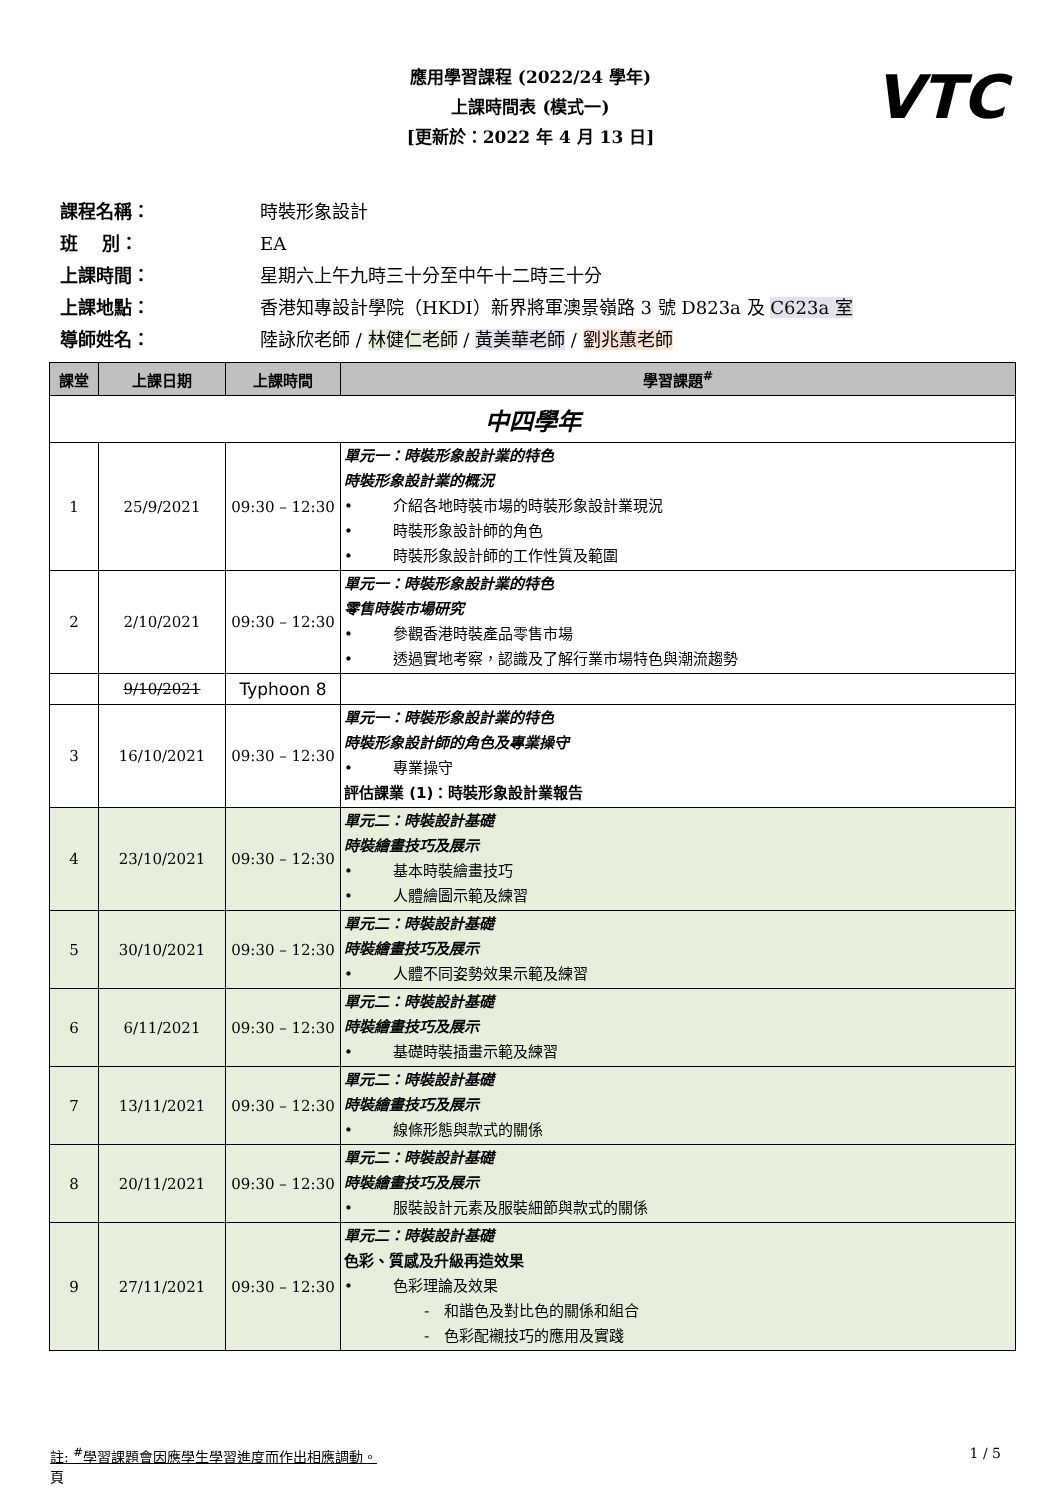VTC
應用學習課程 (2022/24 學年)
上課時間表 (模式一)
[更新於：2022 年 4 月 13 日]
課程名稱： 時裝形象設計
班　 別： EA
上課時間： 星期六上午九時三十分至中午十二時三十分
上課地點： 香港知專設計學院（HKDI）新界將軍澳景嶺路 3 號 D823a 及 C623a 室
導師姓名： 陸詠欣老師 / 林健仁老師 / 黃美華老師 / 劉兆蕙老師
| 課堂 | 上課日期 | 上課時間 | 學習課題<sup>#</sup> |
| --- | --- | --- | --- |
| 中四學年 | | | |
| 1 | 25/9/2021 | 09:30 – 12:30 | 單元一：時裝形象設計業的特色 時裝形象設計業的概況 • 介紹各地時裝市場的時裝形象設計業現況 • 時裝形象設計師的角色 • 時裝形象設計師的工作性質及範圍 |
| 2 | 2/10/2021 | 09:30 – 12:30 | 單元一：時裝形象設計業的特色 零售時裝市場研究 • 參觀香港時裝產品零售市場 • 透過實地考察，認識及了解行業市場特色與潮流趨勢 |
| | 9/10/2021 | Typhoon 8 | |
| 3 | 16/10/2021 | 09:30 – 12:30 | 單元一：時裝形象設計業的特色 時裝形象設計師的角色及專業操守 • 專業操守 評估課業 (1)：時裝形象設計業報告 |
| 4 | 23/10/2021 | 09:30 – 12:30 | 單元二：時裝設計基礎 時裝繪畫技巧及展示 • 基本時裝繪畫技巧 • 人體繪圖示範及練習 |
| 5 | 30/10/2021 | 09:30 – 12:30 | 單元二：時裝設計基礎 時裝繪畫技巧及展示 • 人體不同姿勢效果示範及練習 |
| 6 | 6/11/2021 | 09:30 – 12:30 | 單元二：時裝設計基礎 時裝繪畫技巧及展示 • 基礎時裝插畫示範及練習 |
| 7 | 13/11/2021 | 09:30 – 12:30 | 單元二：時裝設計基礎 時裝繪畫技巧及展示 • 線條形態與款式的關係 |
| 8 | 20/11/2021 | 09:30 – 12:30 | 單元二：時裝設計基礎 時裝繪畫技巧及展示 • 服裝設計元素及服裝細節與款式的關係 |
| 9 | 27/11/2021 | 09:30 – 12:30 | 單元二：時裝設計基礎 色彩、質感及升級再造效果 • 色彩理論及效果 - 和諧色及對比色的關係和組合 - 色彩配襯技巧的應用及實踐 |
註: <sup>#</sup>學習課題會因應學生學習進度而作出相應調動。
頁 1 / 5